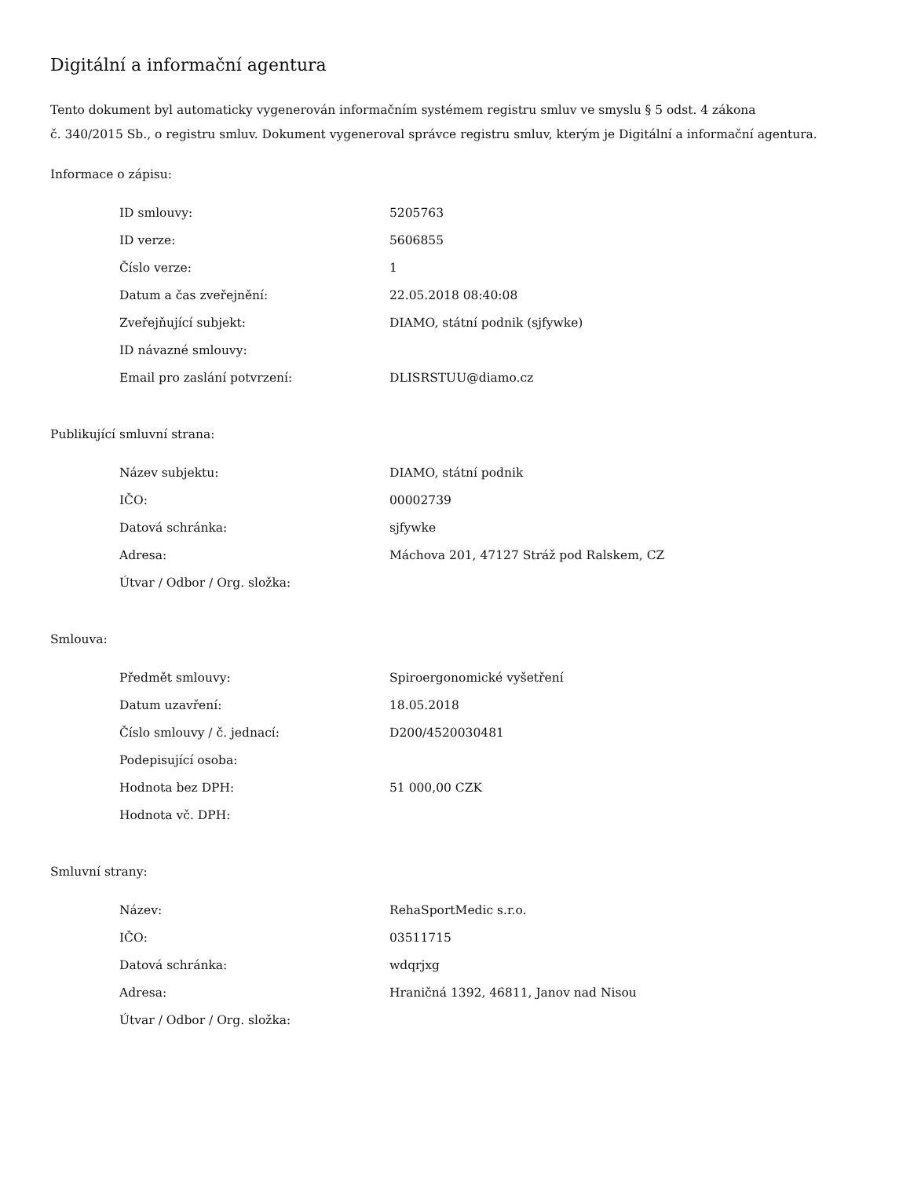Digitální a informační agentura
Tento dokument byl automaticky vygenerován informačním systémem registru smluv ve smyslu § 5 odst. 4 zákona
č. 340/2015 Sb., o registru smluv. Dokument vygeneroval správce registru smluv, kterým je Digitální a informační agentura.
Informace o zápisu:
| ID smlouvy: | 5205763 |
| ID verze: | 5606855 |
| Číslo verze: | 1 |
| Datum a čas zveřejnění: | 22.05.2018 08:40:08 |
| Zveřejňující subjekt: | DIAMO, státní podnik (sjfywke) |
| ID návazné smlouvy: | |
| Email pro zaslání potvrzení: | DLISRSTUU@diamo.cz |
Publikující smluvní strana:
| Název subjektu: | DIAMO, státní podnik |
| IČO: | 00002739 |
| Datová schránka: | sjfywke |
| Adresa: | Máchova 201, 47127 Stráž pod Ralskem, CZ |
| Útvar / Odbor / Org. složka: | |
Smlouva:
| Předmět smlouvy: | Spiroergonomické vyšetření |
| Datum uzavření: | 18.05.2018 |
| Číslo smlouvy / č. jednací: | D200/4520030481 |
| Podepisující osoba: | |
| Hodnota bez DPH: | 51 000,00 CZK |
| Hodnota vč. DPH: | |
Smluvní strany:
| Název: | RehaSportMedic s.r.o. |
| IČO: | 03511715 |
| Datová schránka: | wdqrjxg |
| Adresa: | Hraničná 1392, 46811, Janov nad Nisou |
| Útvar / Odbor / Org. složka: | |